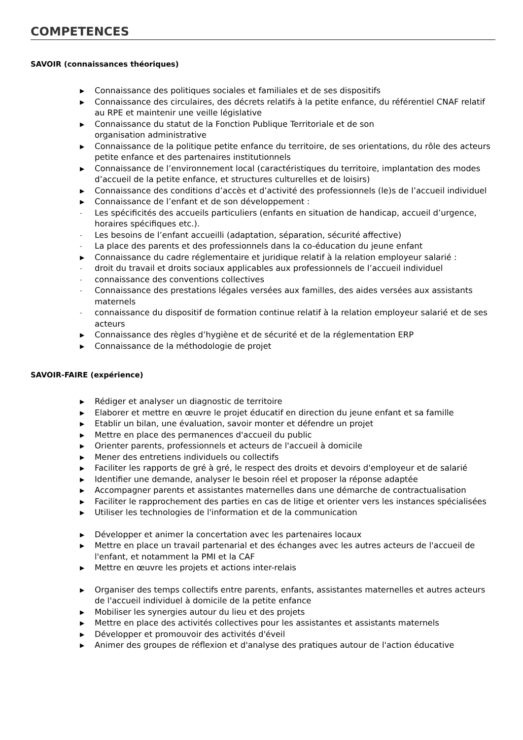COMPETENCES
SAVOIR (connaissances théoriques)
▶ Connaissance des politiques sociales et familiales et de ses dispositifs
▶ Connaissance des circulaires, des décrets relatifs à la petite enfance, du référentiel CNAF relatif au RPE et maintenir une veille législative
▶ Connaissance du statut de la Fonction Publique Territoriale et de son
organisation administrative
▶ Connaissance de la politique petite enfance du territoire, de ses orientations, du rôle des acteurs petite enfance et des partenaires institutionnels
▶ Connaissance de l’environnement local (caractéristiques du territoire, implantation des modes d’accueil de la petite enfance, et structures culturelles et de loisirs)
▶ Connaissance des conditions d’accès et d’activité des professionnels (le)s de l’accueil individuel
▶ Connaissance de l’enfant et de son développement :
- Les spécificités des accueils particuliers (enfants en situation de handicap, accueil d’urgence, horaires spécifiques etc.).
- Les besoins de l’enfant accueilli (adaptation, séparation, sécurité affective)
- La place des parents et des professionnels dans la co-éducation du jeune enfant
▶ Connaissance du cadre réglementaire et juridique relatif à la relation employeur salarié :
- droit du travail et droits sociaux applicables aux professionnels de l’accueil individuel
- connaissance des conventions collectives
- Connaissance des prestations légales versées aux familles, des aides versées aux assistants maternels
- connaissance du dispositif de formation continue relatif à la relation employeur salarié et de ses acteurs
▶ Connaissance des règles d’hygiène et de sécurité et de la réglementation ERP
▶ Connaissance de la méthodologie de projet
SAVOIR-FAIRE (expérience)
▶ Rédiger et analyser un diagnostic de territoire
▶ Elaborer et mettre en œuvre le projet éducatif en direction du jeune enfant et sa famille
▶ Etablir un bilan, une évaluation, savoir monter et défendre un projet
▶ Mettre en place des permanences d'accueil du public
▶ Orienter parents, professionnels et acteurs de l'accueil à domicile
▶ Mener des entretiens individuels ou collectifs
▶ Faciliter les rapports de gré à gré, le respect des droits et devoirs d'employeur et de salarié
▶ Identifier une demande, analyser le besoin réel et proposer la réponse adaptée
▶ Accompagner parents et assistantes maternelles dans une démarche de contractualisation
▶ Faciliter le rapprochement des parties en cas de litige et orienter vers les instances spécialisées
▶ Utiliser les technologies de l'information et de la communication
▶ Développer et animer la concertation avec les partenaires locaux
▶ Mettre en place un travail partenarial et des échanges avec les autres acteurs de l'accueil de l'enfant, et notamment la PMI et la CAF
▶ Mettre en œuvre les projets et actions inter-relais
▶ Organiser des temps collectifs entre parents, enfants, assistantes maternelles et autres acteurs de l'accueil individuel à domicile de la petite enfance
▶ Mobiliser les synergies autour du lieu et des projets
▶ Mettre en place des activités collectives pour les assistantes et assistants maternels
▶ Développer et promouvoir des activités d'éveil
▶ Animer des groupes de réflexion et d'analyse des pratiques autour de l'action éducative